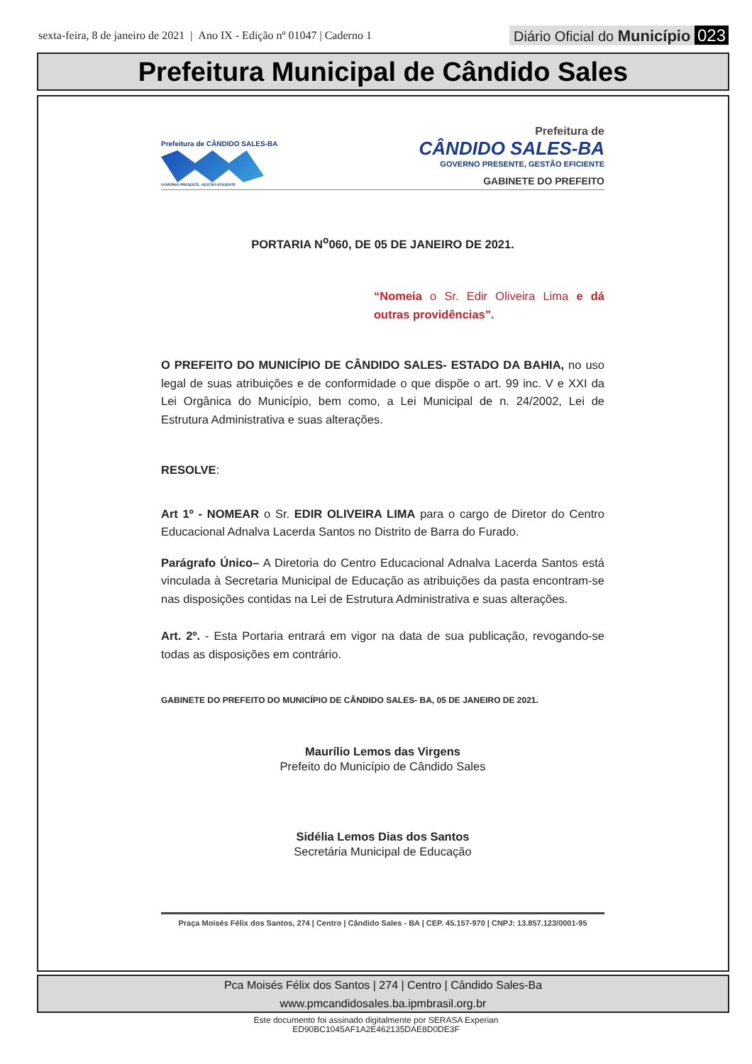sexta-feira, 8 de janeiro de 2021 | Ano IX - Edição nº 01047 | Caderno 1
Diário Oficial do Município 023
Prefeitura Municipal de Cândido Sales
Prefeitura de CÂNDIDO SALES-BA
GOVERNO PRESENTE, GESTÃO EFICIENTE
Prefeitura de
CÂNDIDO SALES-BA
GOVERNO PRESENTE, GESTÃO EFICIENTE
GABINETE DO PREFEITO
PORTARIA N<sup>o</sup>060, DE 05 DE JANEIRO DE 2021.
“Nomeia o Sr. Edir Oliveira Lima e dá outras providências”.
O PREFEITO DO MUNICÍPIO DE CÂNDIDO SALES- ESTADO DA BAHIA, no uso legal de suas atribuições e de conformidade o que dispõe o art. 99 inc. V e XXI da Lei Orgânica do Município, bem como, a Lei Municipal de n. 24/2002, Lei de Estrutura Administrativa e suas alterações.
RESOLVE:
Art 1º - NOMEAR o Sr. EDIR OLIVEIRA LIMA para o cargo de Diretor do Centro Educacional Adnalva Lacerda Santos no Distrito de Barra do Furado.
Parágrafo Único– A Diretoria do Centro Educacional Adnalva Lacerda Santos está vinculada à Secretaria Municipal de Educação as atribuições da pasta encontram-se nas disposições contidas na Lei de Estrutura Administrativa e suas alterações.
Art. 2º. - Esta Portaria entrará em vigor na data de sua publicação, revogando-se todas as disposições em contrário.
GABINETE DO PREFEITO DO MUNICÍPIO DE CÂNDIDO SALES- BA, 05 DE JANEIRO DE 2021.
Maurílio Lemos das Virgens
Prefeito do Município de Cândido Sales
Sidélia Lemos Dias dos Santos
Secretária Municipal de Educação
Praça Moisés Félix dos Santos, 274 | Centro | Cândido Sales - BA | CEP. 45.157-970 | CNPJ: 13.857.123/0001-95
Pca Moisés Félix dos Santos | 274 | Centro | Cândido Sales-Ba
www.pmcandidosales.ba.ipmbrasil.org.br
Este documento foi assinado digitalmente por SERASA Experian
ED90BC1045AF1A2E462135DAE8D0DE3F